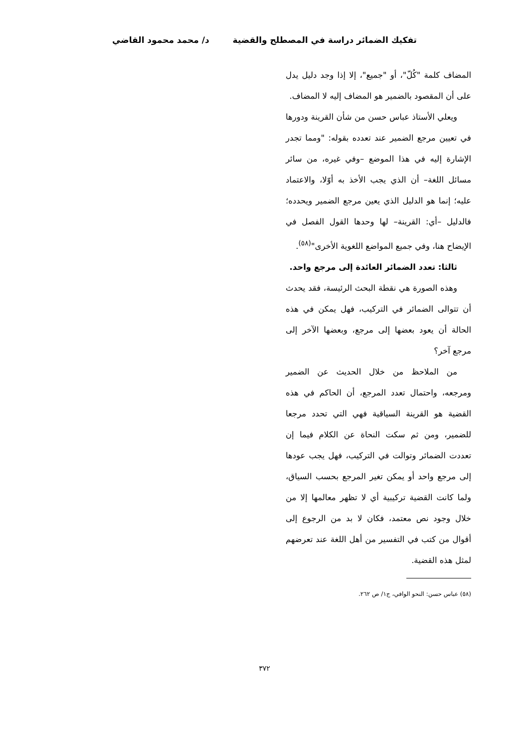تفكيك الضمائر دراسة في المصطلح والقضية د/ محمد محمود القاضي
المضاف كلمة "كُلّ"، أو "جميع"، إلا إذا وجد دليل يدل على أن المقصود بالضمير هو المضاف إليه لا المضاف.
ويعلي الأستاذ عباس حسن من شأن القرينة ودورها في تعيين مرجع الضمير عند تعدده بقوله: "ومما تجدر الإشارة إليه في هذا الموضع –وفي غيره، من سائر مسائل اللغة– أن الذي يجب الأخذ به أوّلا، والاعتماد عليه؛ إنما هو الدليل الذي يعين مرجع الضمير ويحدده؛ فالدليل –أي: القرينة– لها وحدها القول الفصل في الإيضاح هنا، وفي جميع المواضع اللغوية الأخرى"<sup>(٥٨)</sup>.
ثالثا: تعدد الضمائر العائدة إلى مرجع واحد.
وهذه الصورة هي نقطة البحث الرئيسة، فقد يحدث أن تتوالى الضمائر في التركيب، فهل يمكن في هذه الحالة أن يعود بعضها إلى مرجع، وبعضها الآخر إلى مرجع آخر؟
من الملاحظ من خلال الحديث عن الضمير ومرجعه، واحتمال تعدد المرجع، أن الحاكم في هذه القضية هو القرينة السياقية فهي التي تحدد مرجعا للضمير، ومن ثم سكت النحاة عن الكلام فيما إن تعددت الضمائر وتوالت في التركيب، فهل يجب عودها إلى مرجع واحد أو يمكن تغير المرجع بحسب السياق، ولما كانت القضية تركيبية أي لا تظهر معالمها إلا من خلال وجود نص معتمد، فكان لا بد من الرجوع إلى أقوال من كتب في التفسير من أهل اللغة عند تعرضهم لمثل هذه القضية.
(٥٨) عباس حسن: النحو الوافي، ج١/ ص ٢٦٢.
٣٧٢